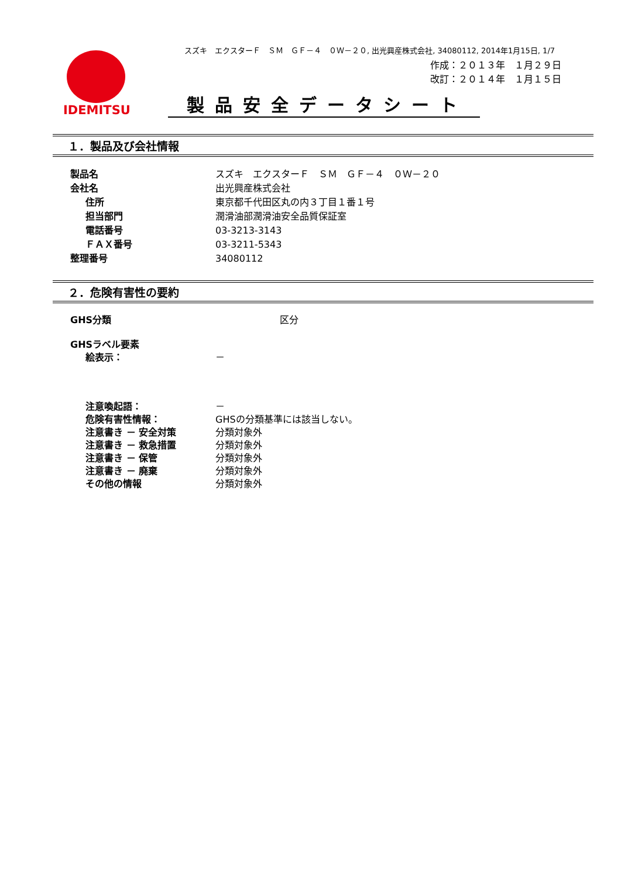スズキ　エクスターＦ　ＳＭ　ＧＦ－４　０Ｗ－２０, 出光興産株式会社, 34080112, 2014年1月15日, 1/7
作成：２０１３年　１月２９日
改訂：２０１４年　１月１５日
IDEMITSU
製品安全データシート
１．製品及び会社情報
製品名 スズキ　エクスターＦ　ＳＭ　ＧＦ－４　０Ｗ－２０
会社名 出光興産株式会社
住所 東京都千代田区丸の内３丁目１番１号
担当部門 潤滑油部潤滑油安全品質保証室
電話番号 03-3213-3143
ＦＡＸ番号 03-3211-5343
整理番号 34080112
２．危険有害性の要約
GHS分類 区分
GHSラベル要素
絵表示： －
注意喚起語： －
危険有害性情報： GHSの分類基準には該当しない。
注意書き － 安全対策 分類対象外
注意書き － 救急措置 分類対象外
注意書き － 保管 分類対象外
注意書き － 廃棄 分類対象外
その他の情報 分類対象外